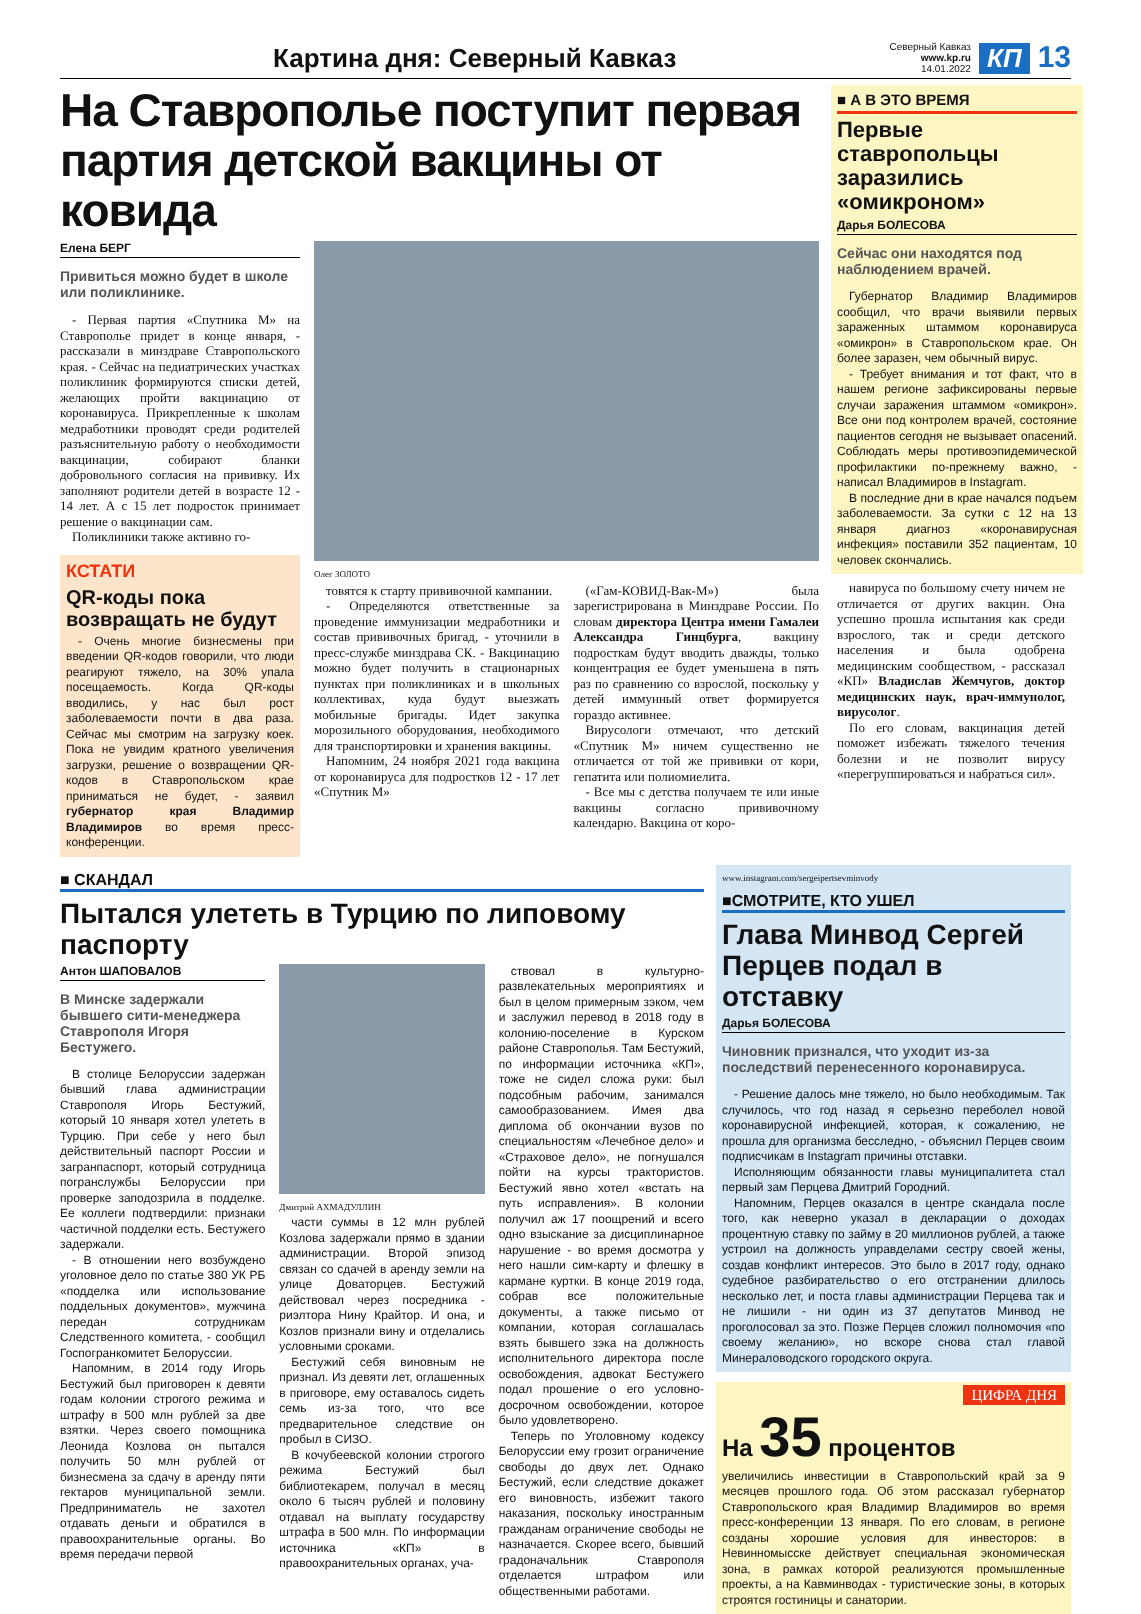Картина дня: Северный Кавказ
Северный Кавказ
www.kp.ru
14.01.2022
КП 13
На Ставрополье поступит первая партия детской вакцины от ковида
Елена БЕРГ
Привиться можно будет в школе или поликлинике.
- Первая партия «Спутника М» на Ставрополье придет в конце января, - рассказали в минздраве Ставропольского края. - Сейчас на педиатрических участках поликлиник формируются списки детей, желающих пройти вакцинацию от коронавируса. Прикрепленные к школам медработники проводят среди родителей разъяснительную работу о необходимости вакцинации, собирают бланки добровольного согласия на прививку. Их заполняют родители детей в возрасте 12 - 14 лет. А с 15 лет подросток принимает решение о вакцинации сам.
Поликлиники также активно го-
КСТАТИ
QR-коды пока возвращать не будут
- Очень многие бизнесмены при введении QR-кодов говорили, что люди реагируют тяжело, на 30% упала посещаемость. Когда QR-коды вводились, у нас был рост заболеваемости почти в два раза. Сейчас мы смотрим на загрузку коек. Пока не увидим кратного увеличения загрузки, решение о возвращении QR-кодов в Ставропольском крае приниматься не будет, - заявил губернатор края Владимир Владимиров во время пресс-конференции.
Олег ЗОЛОТО
товятся к старту прививочной кампании.
- Определяются ответственные за проведение иммунизации медработники и состав прививочных бригад, - уточнили в пресс-службе минздрава СК. - Вакцинацию можно будет получить в стационарных пунктах при поликлиниках и в школьных коллективах, куда будут выезжать мобильные бригады. Идет закупка морозильного оборудования, необходимого для транспортировки и хранения вакцины.
Напомним, 24 ноября 2021 года вакцина от коронавируса для подростков 12 - 17 лет «Спутник М»
(«Гам-КОВИД-Вак-М») была зарегистрирована в Минздраве России. По словам директора Центра имени Гамалеи Александра Гинцбурга, вакцину подросткам будут вводить дважды, только концентрация ее будет уменьшена в пять раз по сравнению со взрослой, поскольку у детей иммунный ответ формируется гораздо активнее.
Вирусологи отмечают, что детский «Спутник М» ничем существенно не отличается от той же прививки от кори, гепатита или полиомиелита.
- Все мы с детства получаем те или иные вакцины согласно прививочному календарю. Вакцина от коро-
■ А В ЭТО ВРЕМЯ
Первые ставропольцы заразились «омикроном»
Дарья БОЛЕСОВА
Сейчас они находятся под наблюдением врачей.
Губернатор Владимир Владимиров сообщил, что врачи выявили первых зараженных штаммом коронавируса «омикрон» в Ставропольском крае. Он более заразен, чем обычный вирус.
- Требует внимания и тот факт, что в нашем регионе зафиксированы первые случаи заражения штаммом «омикрон». Все они под контролем врачей, состояние пациентов сегодня не вызывает опасений. Соблюдать меры противоэпидемической профилактики по-прежнему важно, - написал Владимиров в Instagram.
В последние дни в крае начался подъем заболеваемости. За сутки с 12 на 13 января диагноз «коронавирусная инфекция» поставили 352 пациентам, 10 человек скончались.
навируса по большому счету ничем не отличается от других вакцин. Она успешно прошла испытания как среди взрослого, так и среди детского населения и была одобрена медицинским сообществом, - рассказал «КП» Владислав Жемчугов, доктор медицинских наук, врач-иммунолог, вирусолог.
По его словам, вакцинация детей поможет избежать тяжелого течения болезни и не позволит вирусу «перегруппироваться и набраться сил».
■ СКАНДАЛ
Пытался улететь в Турцию по липовому паспорту
Антон ШАПОВАЛОВ
В Минске задержали бывшего сити-менеджера Ставрополя Игоря Бестужего.
В столице Белоруссии задержан бывший глава администрации Ставрополя Игорь Бестужий, который 10 января хотел улететь в Турцию. При себе у него был действительный паспорт России и загранпаспорт, который сотрудница погранслужбы Белоруссии при проверке заподозрила в подделке. Ее коллеги подтвердили: признаки частичной подделки есть. Бестужего задержали.
- В отношении него возбуждено уголовное дело по статье 380 УК РБ «подделка или использование поддельных документов», мужчина передан сотрудникам Следственного комитета, - сообщил Госпогранкомитет Белоруссии.
Напомним, в 2014 году Игорь Бестужий был приговорен к девяти годам колонии строгого режима и штрафу в 500 млн рублей за две взятки. Через своего помощника Леонида Козлова он пытался получить 50 млн рублей от бизнесмена за сдачу в аренду пяти гектаров муниципальной земли. Предприниматель не захотел отдавать деньги и обратился в правоохранительные органы. Во время передачи первой
Дмитрий АХМАДУЛЛИН
части суммы в 12 млн рублей Козлова задержали прямо в здании администрации. Второй эпизод связан со сдачей в аренду земли на улице Доваторцев. Бестужий действовал через посредника - риэлтора Нину Крайтор. И она, и Козлов признали вину и отделались условными сроками.
Бестужий себя виновным не признал. Из девяти лет, оглашенных в приговоре, ему оставалось сидеть семь из-за того, что все предварительное следствие он пробыл в СИЗО.
В кочубеевской колонии строгого режима Бестужий был библиотекарем, получал в месяц около 6 тысяч рублей и половину отдавал на выплату государству штрафа в 500 млн. По информации источника «КП» в правоохранительных органах, уча-
ствовал в культурно-развлекательных мероприятиях и был в целом примерным зэком, чем и заслужил перевод в 2018 году в колонию-поселение в Курском районе Ставрополья. Там Бестужий, по информации источника «КП», тоже не сидел сложа руки: был подсобным рабочим, занимался самообразованием. Имея два диплома об окончании вузов по специальностям «Лечебное дело» и «Страховое дело», не погнушался пойти на курсы трактористов. Бестужий явно хотел «встать на путь исправления». В колонии получил аж 17 поощрений и всего одно взыскание за дисциплинарное нарушение - во время досмотра у него нашли сим-карту и флешку в кармане куртки. В конце 2019 года, собрав все положительные документы, а также письмо от компании, которая соглашалась взять бывшего зэка на должность исполнительного директора после освобождения, адвокат Бестужего подал прошение о его условно-досрочном освобождении, которое было удовлетворено.
Теперь по Уголовному кодексу Белоруссии ему грозит ограничение свободы до двух лет. Однако Бестужий, если следствие докажет его виновность, избежит такого наказания, поскольку иностранным гражданам ограничение свободы не назначается. Скорее всего, бывший градоначальник Ставрополя отделается штрафом или общественными работами.
www.instagram.com/sergeipertsevminvody
■СМОТРИТЕ, КТО УШЕЛ
Глава Минвод Сергей Перцев подал в отставку
Дарья БОЛЕСОВА
Чиновник признался, что уходит из-за последствий перенесенного коронавируса.
- Решение далось мне тяжело, но было необходимым. Так случилось, что год назад я серьезно переболел новой коронавирусной инфекцией, которая, к сожалению, не прошла для организма бесследно, - объяснил Перцев своим подписчикам в Instagram причины отставки.
Исполняющим обязанности главы муниципалитета стал первый зам Перцева Дмитрий Городний.
Напомним, Перцев оказался в центре скандала после того, как неверно указал в декларации о доходах процентную ставку по займу в 20 миллионов рублей, а также устроил на должность управделами сестру своей жены, создав конфликт интересов. Это было в 2017 году, однако судебное разбирательство о его отстранении длилось несколько лет, и поста главы администрации Перцева так и не лишили - ни один из 37 депутатов Минвод не проголосовал за это. Позже Перцев сложил полномочия «по своему желанию», но вскоре снова стал главой Минераловодского городского округа.
ЦИФРА ДНЯ
На 35 процентов
увеличились инвестиции в Ставропольский край за 9 месяцев прошлого года. Об этом рассказал губернатор Ставропольского края Владимир Владимиров во время пресс-конференции 13 января. По его словам, в регионе созданы хорошие условия для инвесторов: в Невинномысске действует специальная экономическая зона, в рамках которой реализуются промышленные проекты, а на Кавминводах - туристические зоны, в которых строятся гостиницы и санатории.